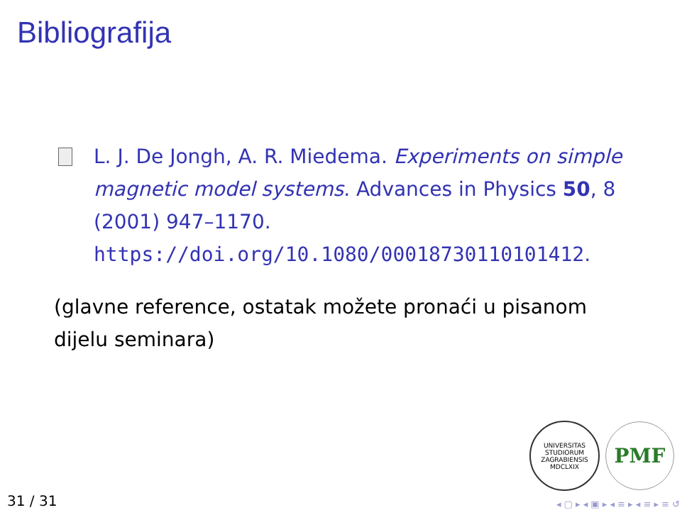Bibliografija
L. J. De Jongh, A. R. Miedema. Experiments on simple magnetic model systems. Advances in Physics 50, 8 (2001) 947–1170. https://doi.org/10.1080/00018730110101412.
(glavne reference, ostatak možete pronaći u pisanom dijelu seminara)
UNIVERSITAS STUDIORUM ZAGRABIENSIS MDCLXIX
PMF
31 / 31 ◂ ▢ ▸ ◂ ▣ ▸ ◂ ≡ ▸ ◂ ≡ ▸ ≡ ↺